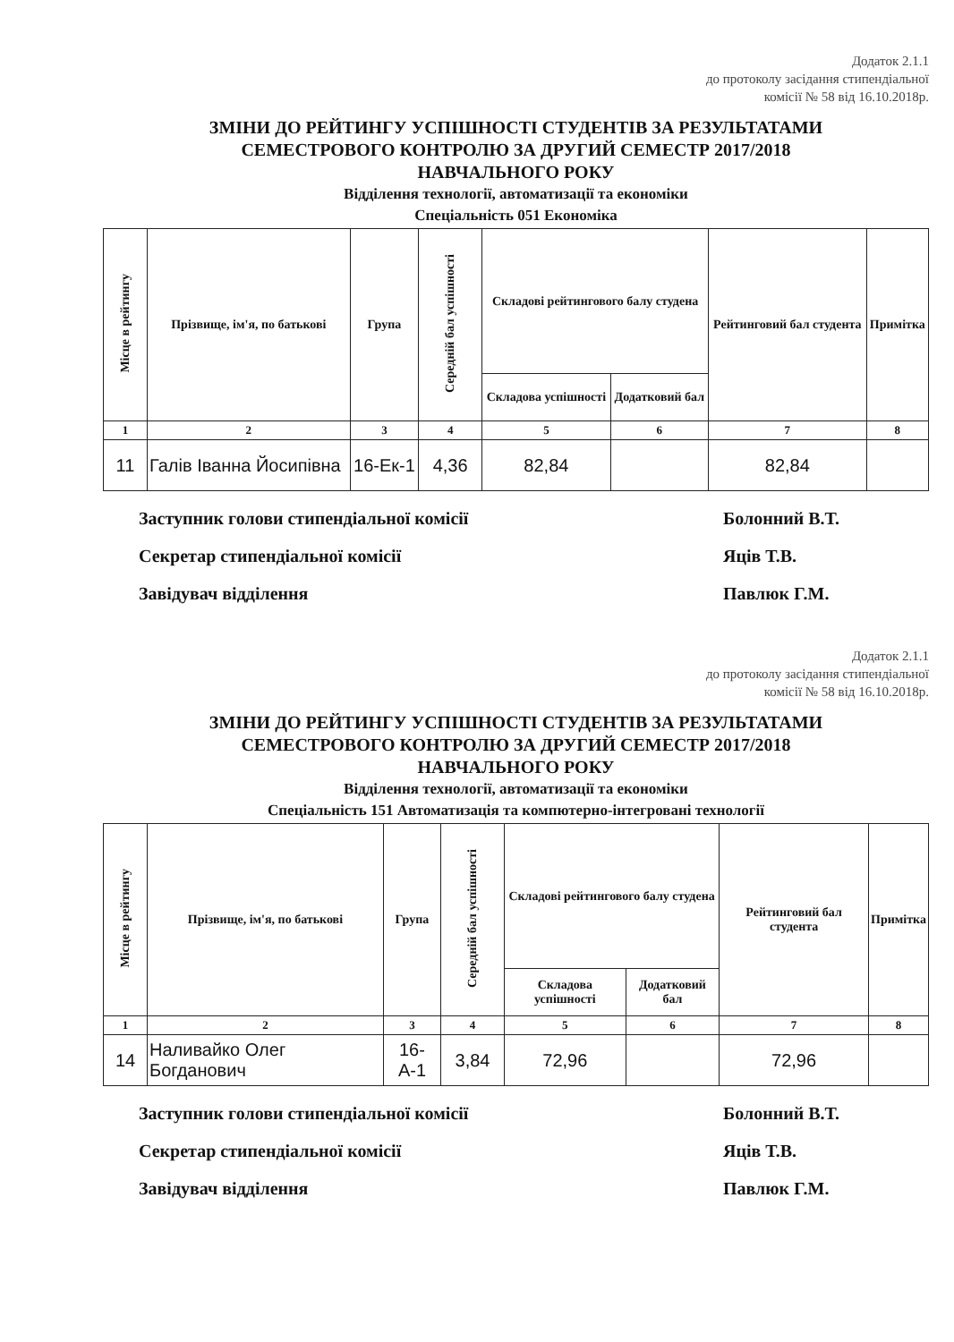Додаток 2.1.1
до протоколу засідання стипендіальної
комісії № 58 від 16.10.2018р.
ЗМІНИ ДО РЕЙТИНГУ УСПІШНОСТІ СТУДЕНТІВ ЗА РЕЗУЛЬТАТАМИ
СЕМЕСТРОВОГО КОНТРОЛЮ ЗА ДРУГИЙ СЕМЕСТР 2017/2018
НАВЧАЛЬНОГО РОКУ
Відділення технології, автоматизації та економіки
Спеціальність 051 Економіка
| Місце в рейтингу | Прізвище, ім'я, по батькові | Група | Середній бал успішності | Складові рейтингового балу студена | | Рейтинговий бал студента | Примітка |
| --- | --- | --- | --- | --- | --- | --- | --- |
| | | | | Складова успішності | Додатковий бал | | |
| 1 | 2 | 3 | 4 | 5 | 6 | 7 | 8 |
| 11 | Галів Іванна Йосипівна | 16-Ек-1 | 4,36 | 82,84 | | 82,84 | |
Заступник голови стипендіальної комісії
Болонний В.Т.
Секретар стипендіальної комісії
Яців Т.В.
Завідувач відділення Павлюк Г.М.
Додаток 2.1.1
до протоколу засідання стипендіальної
комісії № 58 від 16.10.2018р.
ЗМІНИ ДО РЕЙТИНГУ УСПІШНОСТІ СТУДЕНТІВ ЗА РЕЗУЛЬТАТАМИ
СЕМЕСТРОВОГО КОНТРОЛЮ ЗА ДРУГИЙ СЕМЕСТР 2017/2018
НАВЧАЛЬНОГО РОКУ
Відділення технології, автоматизації та економіки
Спеціальність 151 Автоматизація та компютерно-інтегровані технології
| Місце в рейтингу | Прізвище, ім'я, по батькові | Група | Середній бал успішності | Складові рейтингового балу студена | | Рейтинговий бал студента | Примітка |
| --- | --- | --- | --- | --- | --- | --- | --- |
| | | | | Складова успішності | Додатковий бал | | |
| 1 | 2 | 3 | 4 | 5 | 6 | 7 | 8 |
| 14 | Наливайко Олег Богданович | 16-А-1 | 3,84 | 72,96 | | 72,96 | |
Заступник голови стипендіальної комісії
Болонний В.Т.
Секретар стипендіальної комісії
Яців Т.В.
Завідувач відділення Павлюк Г.М.